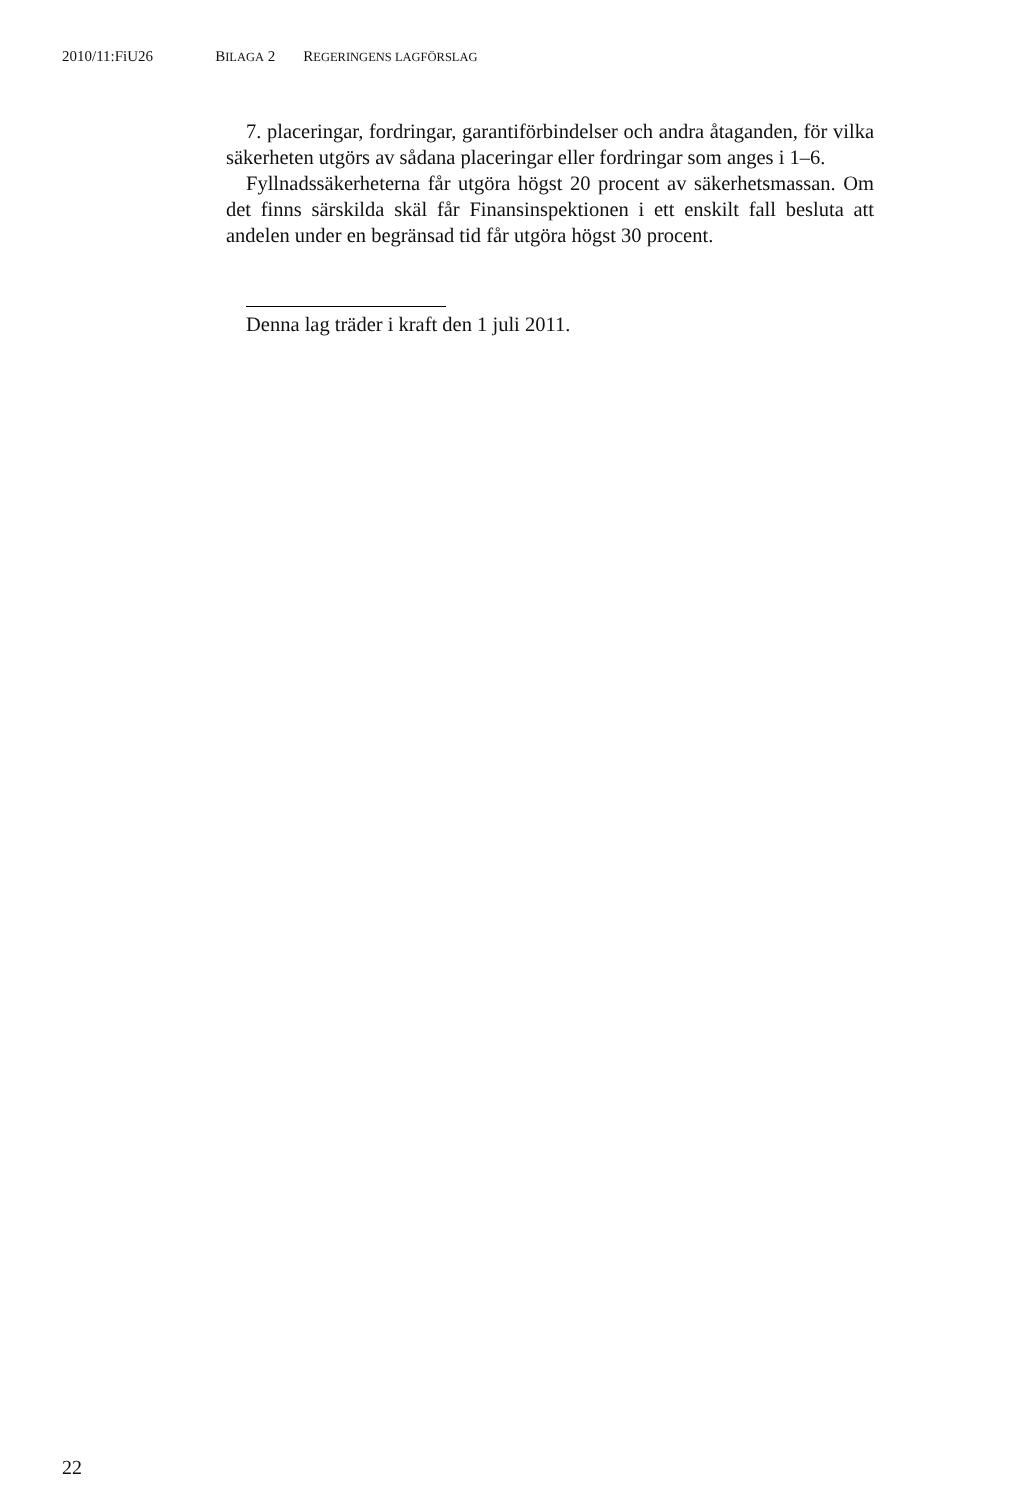2010/11:FiU26 BILAGA 2 REGERINGENS LAGFÖRSLAG
7. placeringar, fordringar, garantiförbindelser och andra åtaganden, för vilka säkerheten utgörs av sådana placeringar eller fordringar som anges i 1–6.
Fyllnadssäkerheterna får utgöra högst 20 procent av säkerhetsmassan. Om det finns särskilda skäl får Finansinspektionen i ett enskilt fall besluta att andelen under en begränsad tid får utgöra högst 30 procent.
Denna lag träder i kraft den 1 juli 2011.
22